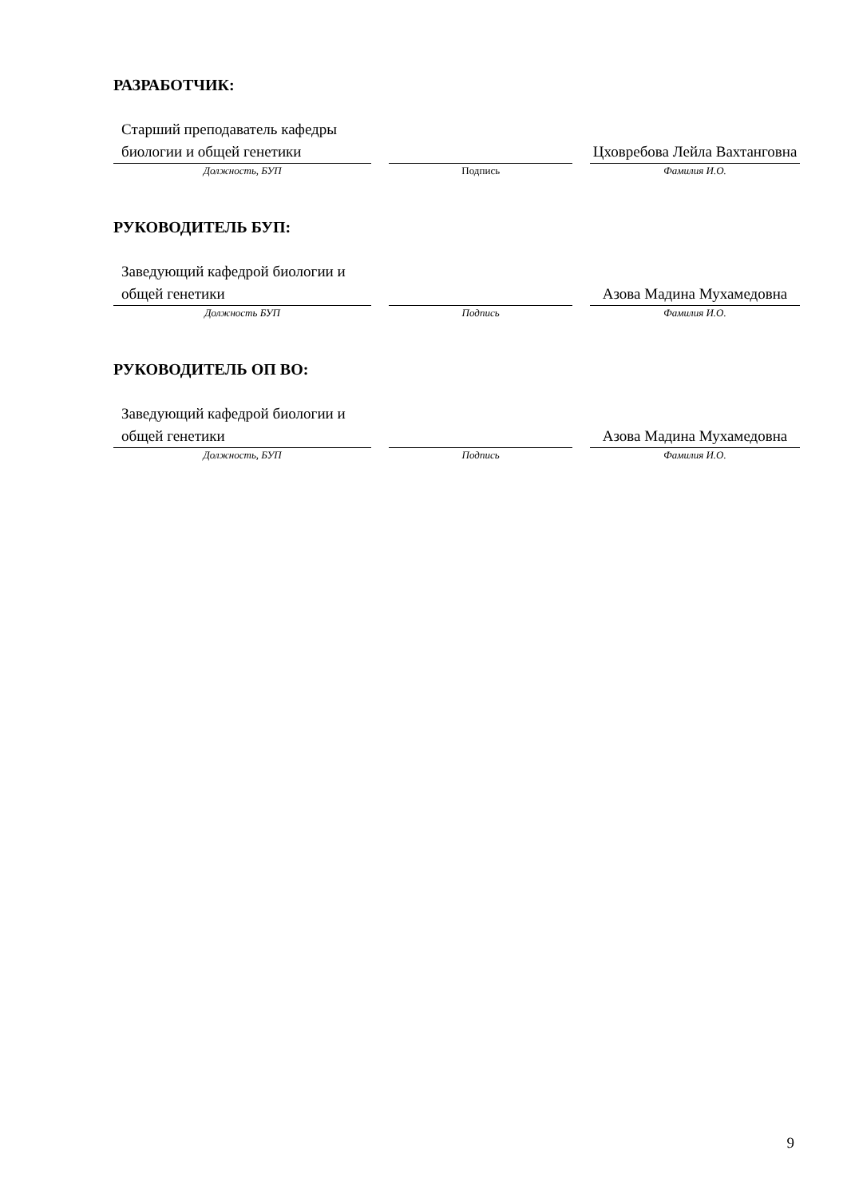РАЗРАБОТЧИК:
| Старший преподаватель кафедры биологии и общей генетики | | | | Цховребова Лейла Вахтанговна |
| Должность, БУП | | Подпись | | Фамилия И.О. |
РУКОВОДИТЕЛЬ БУП:
| Заведующий кафедрой биологии и общей генетики | | | | Азова Мадина Мухамедовна |
| Должность БУП | | Подпись | | Фамилия И.О. |
РУКОВОДИТЕЛЬ ОП ВО:
| Заведующий кафедрой биологии и общей генетики | | | | Азова Мадина Мухамедовна |
| Должность, БУП | | Подпись | | Фамилия И.О. |
9